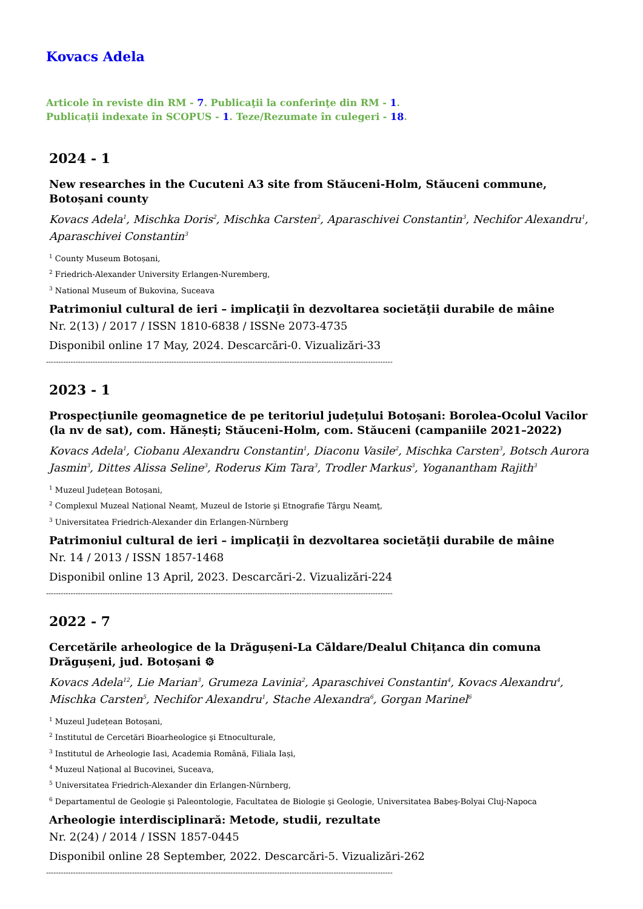Kovacs Adela
Articole în reviste din RM - 7. Publicaţii la conferinţe din RM - 1.
Publicații indexate în SCOPUS - 1. Teze/Rezumate în culegeri - 18.
2024 - 1
New researches in the Cucuteni A3 site from Stăuceni-Holm, Stăuceni commune, Botoșani county
Kovacs Adela<sup>1</sup>, Mischka Doris<sup>2</sup>, Mischka Carsten<sup>2</sup>, Aparaschivei Constantin<sup>3</sup>, Nechifor Alexandru<sup>1</sup>, Aparaschivei Constantin<sup>3</sup>
<sup>1</sup> County Museum Botoșani,
<sup>2</sup> Friedrich-Alexander University Erlangen-Nuremberg,
<sup>3</sup> National Museum of Bukovina, Suceava
Patrimoniul cultural de ieri – implicaţii în dezvoltarea societăţii durabile de mâine
Nr. 2(13) / 2017 / ISSN 1810-6838 / ISSNe 2073-4735
Disponibil online 17 May, 2024. Descarcări-0. Vizualizări-33
---------------------------------------------------------------------------------------------------------------------------------------------
2023 - 1
Prospecțiunile geomagnetice de pe teritoriul județului Botoșani: Borolea-Ocolul Vacilor (la nv de sat), com. Hănești; Stăuceni-Holm, com. Stăuceni (campaniile 2021–2022)
Kovacs Adela<sup>1</sup>, Ciobanu Alexandru Constantin<sup>1</sup>, Diaconu Vasile<sup>2</sup>, Mischka Carsten<sup>3</sup>, Botsch Aurora Jasmin<sup>3</sup>, Dittes Alissa Seline<sup>3</sup>, Roderus Kim Tara<sup>3</sup>, Trodler Markus<sup>3</sup>, Yoganantham Rajith<sup>3</sup>
<sup>1</sup> Muzeul Județean Botoșani,
<sup>2</sup> Complexul Muzeal Național Neamț, Muzeul de Istorie şi Etnografie Târgu Neamţ,
<sup>3</sup> Universitatea Friedrich-Alexander din Erlangen-Nürnberg
Patrimoniul cultural de ieri – implicaţii în dezvoltarea societăţii durabile de mâine
Nr. 14 / 2013 / ISSN 1857-1468
Disponibil online 13 April, 2023. Descarcări-2. Vizualizări-224
---------------------------------------------------------------------------------------------------------------------------------------------
2022 - 7
Cercetările arheologice de la Drăgușeni-La Căldare/Dealul Chițanca din comuna Drăgușeni, jud. Botoșani ⚙
Kovacs Adela<sup>12</sup>, Lie Marian<sup>3</sup>, Grumeza Lavinia<sup>2</sup>, Aparaschivei Constantin<sup>4</sup>, Kovacs Alexandru<sup>4</sup>, Mischka Carsten<sup>5</sup>, Nechifor Alexandru<sup>1</sup>, Stache Alexandra<sup>6</sup>, Gorgan Marinel<sup>6</sup>
<sup>1</sup> Muzeul Județean Botoșani,
<sup>2</sup> Institutul de Cercetări Bioarheologice şi Etnoculturale,
<sup>3</sup> Institutul de Arheologie Iasi, Academia Română, Filiala Iași,
<sup>4</sup> Muzeul Național al Bucovinei, Suceava,
<sup>5</sup> Universitatea Friedrich-Alexander din Erlangen-Nürnberg,
<sup>6</sup> Departamentul de Geologie şi Paleontologie, Facultatea de Biologie şi Geologie, Universitatea Babeş-Bolyai Cluj-Napoca
Arheologie interdisciplinară: Metode, studii, rezultate
Nr. 2(24) / 2014 / ISSN 1857-0445
Disponibil online 28 September, 2022. Descarcări-5. Vizualizări-262
---------------------------------------------------------------------------------------------------------------------------------------------